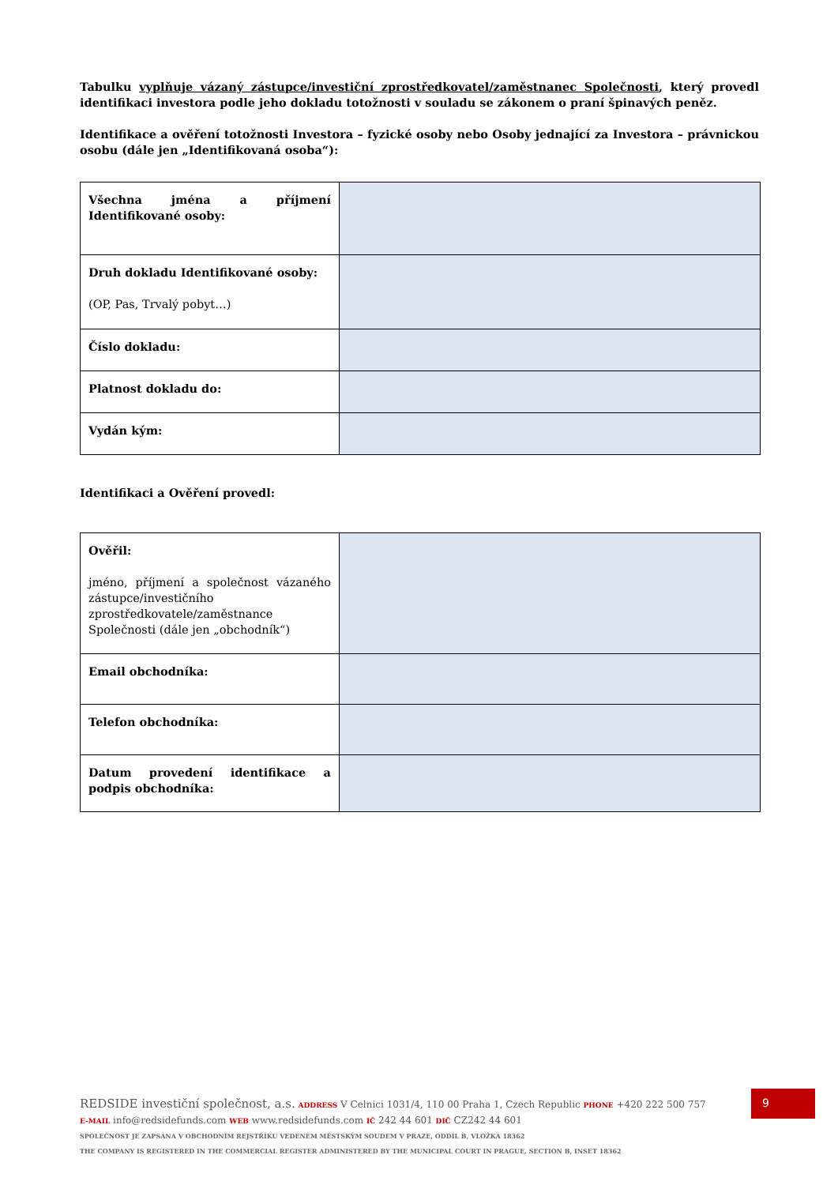Tabulku vyplňuje vázaný zástupce/investiční zprostředkovatel/zaměstnanec Společnosti, který provedl identifikaci investora podle jeho dokladu totožnosti v souladu se zákonem o praní špinavých peněz.
Identifikace a ověření totožnosti Investora – fyzické osoby nebo Osoby jednající za Investora – právnickou osobu (dále jen „Identifikovaná osoba“):
| Všechna jména a příjmení Identifikované osoby: | |
| Druh dokladu Identifikované osoby: (OP, Pas, Trvalý pobyt…) | |
| Číslo dokladu: | |
| Platnost dokladu do: | |
| Vydán kým: | |
Identifikaci a Ověření provedl:
| Ověřil: jméno, příjmení a společnost vázaného zástupce/investičního zprostředkovatele/zaměstnance Společnosti (dále jen „obchodník“) | |
| Email obchodníka: | |
| Telefon obchodníka: | |
| Datum provedení identifikace a podpis obchodníka: | |
REDSIDE investiční společnost, a.s. ADDRESS V Celnici 1031/4, 110 00 Praha 1, Czech Republic PHONE +420 222 500 757
E-MAIL info@redsidefunds.com WEB www.redsidefunds.com IČ 242 44 601 DIČ CZ242 44 601
SPOLEČNOST JE ZAPSÁNA V OBCHODNÍM REJSTŘÍKU VEDENÉM MĚSTSKÝM SOUDEM V PRAZE, ODDÍL B, VLOŽKA 18362
THE COMPANY IS REGISTERED IN THE COMMERCIAL REGISTER ADMINISTERED BY THE MUNICIPAL COURT IN PRAGUE, SECTION B, INSET 18362
9